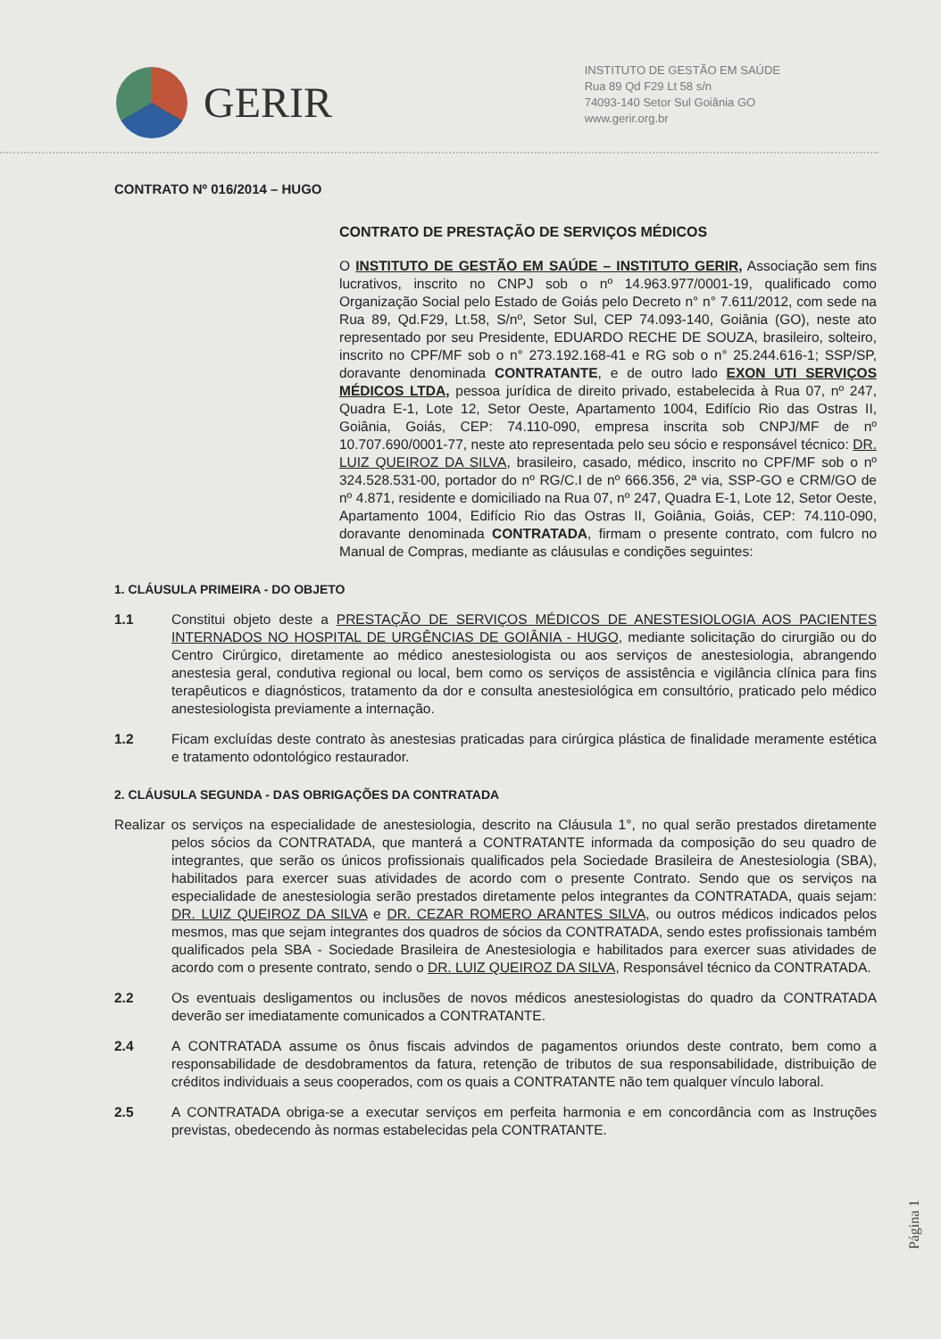GERIR
INSTITUTO DE GESTÃO EM SAÚDE
Rua 89 Qd F29 Lt 58 s/n
74093-140 Setor Sul Goiânia GO
www.gerir.org.br
CONTRATO Nº 016/2014 – HUGO
CONTRATO DE PRESTAÇÃO DE SERVIÇOS MÉDICOS
O INSTITUTO DE GESTÃO EM SAÚDE – INSTITUTO GERIR, Associação sem fins lucrativos, inscrito no CNPJ sob o nº 14.963.977/0001-19, qualificado como Organização Social pelo Estado de Goiás pelo Decreto n° n° 7.611/2012, com sede na Rua 89, Qd.F29, Lt.58, S/nº, Setor Sul, CEP 74.093-140, Goiânia (GO), neste ato representado por seu Presidente, EDUARDO RECHE DE SOUZA, brasileiro, solteiro, inscrito no CPF/MF sob o n° 273.192.168-41 e RG sob o n° 25.244.616-1; SSP/SP, doravante denominada CONTRATANTE, e de outro lado EXON UTI SERVIÇOS MÉDICOS LTDA, pessoa jurídica de direito privado, estabelecida à Rua 07, nº 247, Quadra E-1, Lote 12, Setor Oeste, Apartamento 1004, Edifício Rio das Ostras II, Goiânia, Goiás, CEP: 74.110-090, empresa inscrita sob CNPJ/MF de nº 10.707.690/0001-77, neste ato representada pelo seu sócio e responsável técnico: DR. LUIZ QUEIROZ DA SILVA, brasileiro, casado, médico, inscrito no CPF/MF sob o nº 324.528.531-00, portador do nº RG/C.I de nº 666.356, 2ª via, SSP-GO e CRM/GO de nº 4.871, residente e domiciliado na Rua 07, nº 247, Quadra E-1, Lote 12, Setor Oeste, Apartamento 1004, Edifício Rio das Ostras II, Goiânia, Goiás, CEP: 74.110-090, doravante denominada CONTRATADA, firmam o presente contrato, com fulcro no Manual de Compras, mediante as cláusulas e condições seguintes:
1. CLÁUSULA PRIMEIRA - DO OBJETO
1.1 Constitui objeto deste a PRESTAÇÃO DE SERVIÇOS MÉDICOS DE ANESTESIOLOGIA AOS PACIENTES INTERNADOS NO HOSPITAL DE URGÊNCIAS DE GOIÂNIA - HUGO, mediante solicitação do cirurgião ou do Centro Cirúrgico, diretamente ao médico anestesiologista ou aos serviços de anestesiologia, abrangendo anestesia geral, condutiva regional ou local, bem como os serviços de assistência e vigilância clínica para fins terapêuticos e diagnósticos, tratamento da dor e consulta anestesiológica em consultório, praticado pelo médico anestesiologista previamente a internação.
1.2 Ficam excluídas deste contrato às anestesias praticadas para cirúrgica plástica de finalidade meramente estética e tratamento odontológico restaurador.
2. CLÁUSULA SEGUNDA - DAS OBRIGAÇÕES DA CONTRATADA
Realizar os serviços na especialidade de anestesiologia, descrito na Cláusula 1°, no qual serão prestados diretamente pelos sócios da CONTRATADA, que manterá a CONTRATANTE informada da composição do seu quadro de integrantes, que serão os únicos profissionais qualificados pela Sociedade Brasileira de Anestesiologia (SBA), habilitados para exercer suas atividades de acordo com o presente Contrato. Sendo que os serviços na especialidade de anestesiologia serão prestados diretamente pelos integrantes da CONTRATADA, quais sejam: DR. LUIZ QUEIROZ DA SILVA e DR. CEZAR ROMERO ARANTES SILVA, ou outros médicos indicados pelos mesmos, mas que sejam integrantes dos quadros de sócios da CONTRATADA, sendo estes profissionais também qualificados pela SBA - Sociedade Brasileira de Anestesiologia e habilitados para exercer suas atividades de acordo com o presente contrato, sendo o DR. LUIZ QUEIROZ DA SILVA, Responsável técnico da CONTRATADA.
2.2 Os eventuais desligamentos ou inclusões de novos médicos anestesiologistas do quadro da CONTRATADA deverão ser imediatamente comunicados a CONTRATANTE.
2.4 A CONTRATADA assume os ônus fiscais advindos de pagamentos oriundos deste contrato, bem como a responsabilidade de desdobramentos da fatura, retenção de tributos de sua responsabilidade, distribuição de créditos individuais a seus cooperados, com os quais a CONTRATANTE não tem qualquer vínculo laboral.
2.5 A CONTRATADA obriga-se a executar serviços em perfeita harmonia e em concordância com as Instruções previstas, obedecendo às normas estabelecidas pela CONTRATANTE.
Página 1